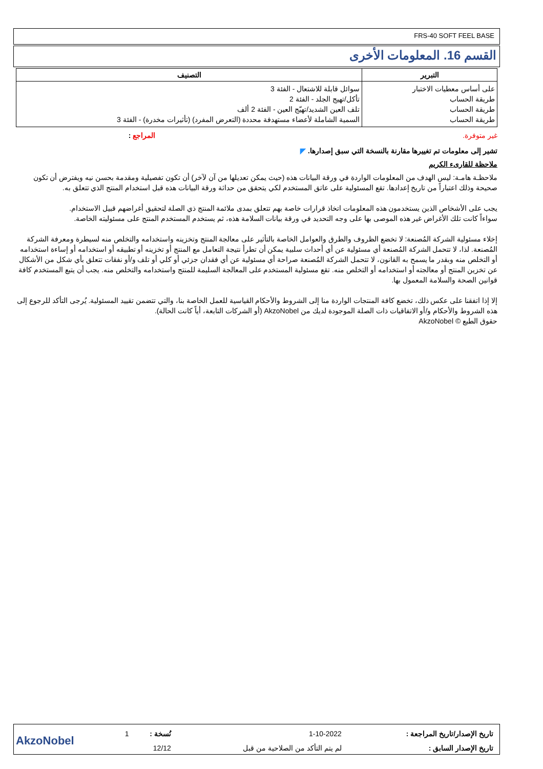FRS-40 SOFT FEEL BASE
القسم 16. المعلومات الأخرى
| التبرير | التصنيف |
| --- | --- |
| على أساس معطيات الاختبار طريقة الحساب طريقة الحساب طريقة الحساب | سوائل قابلة للاشتعال - الفئة 3 تأكل/تهيج الجلد - الفئة 2 تلف العين الشديد/تهيّج العين - الفئة 2 ألف السمية الشاملة لأعضاء مستهدفة محددة (التعرض المفرد) (تأثيرات مخدرة) - الفئة 3 |
غير متوفرة. المراجع :
تشير إلى معلومات تم تغييرها مقارنة بالنسخة التي سبق إصدارها. ◤
ملاحظة للقارىء الكريم
ملاحظـة هامـة: ليس الهدف من المعلومات الواردة في ورقة البيانات هذه (حيث يمكن تعديلها من آن لآخر) أن تكون تفصيلية ومقدمة بحسن نيه ويفترض أن تكون صحيحة وذلك اعتباراً من تاريخ إعدادها. تقع المسئولية على عاتق المستخدم لكي يتحقق من حداثة ورقة البيانات هذه قبل استخدام المنتج الذي تتعلق به.
يجب على الأشخاص الذين يستخدمون هذه المعلومات اتخاذ قرارات خاصة بهم تتعلق بمدى ملائمة المنتج ذي الصلة لتحقيق أغراضهم قبيل الاستخدام.
سواءاً كانت تلك الأغراض غير هذه الموصى بها على وجه التحديد في ورقة بيانات السلامة هذه، ثم يستخدم المستخدم المنتج على مسئوليته الخاصة.
إخلاء مسئولية الشركة المُصنعة: لا تخضع الظروف والطرق والعوامل الخاصة بالتأثير على معالجة المنتج وتخزينه واستخدامه والتخلص منه لسيطرة ومعرفة الشركة المُصنعة. لذا، لا تتحمل الشركة المُصنعة أي مسئولية عن أي أحداث سلبية يمكن أن تطرأ نتيجة التعامل مع المنتج أو تخزينه أو تطبيقه أو استخدامه أو إساءة استخدامه أو التخلص منه وبقدر ما يسمح به القانون، لا تتحمل الشركة المُصنعة صراحة أي مسئولية عن أي فقدان جزئي أو كلي أو تلف و/أو نفقات تتعلق بأي شكل من الأشكال عن تخزين المنتج أو معالجته أو استخدامه أو التخلص منه. تقع مسئولية المستخدم على المعالجة السليمة للمنتج واستخدامه والتخلص منه. يجب أن يتبع المستخدم كافة قوانين الصحة والسلامة المعمول بها.
إلا إذا اتفقنا على عكس ذلك، تخضع كافة المنتجات الواردة منا إلى الشروط والأحكام القياسية للعمل الخاصة بنا، والتي تتضمن تقييد المسئولية. يُرجى التأكد للرجوع إلى هذه الشروط والأحكام و/أو الاتفاقيات ذات الصلة الموجودة لديك من AkzoNobel (أو الشركات التابعة، أياً كانت الحالة).
حقوق الطبع © AkzoNobel
| تاريخ الإصدار/تاريخ المراجعة : | 1-10-2022 | نُسخة : | 1 | AkzoNobel |
| تاريخ الإصدار السابق : | لم يتم التأكد من الصلاحية من قبل | 12/12 | | |